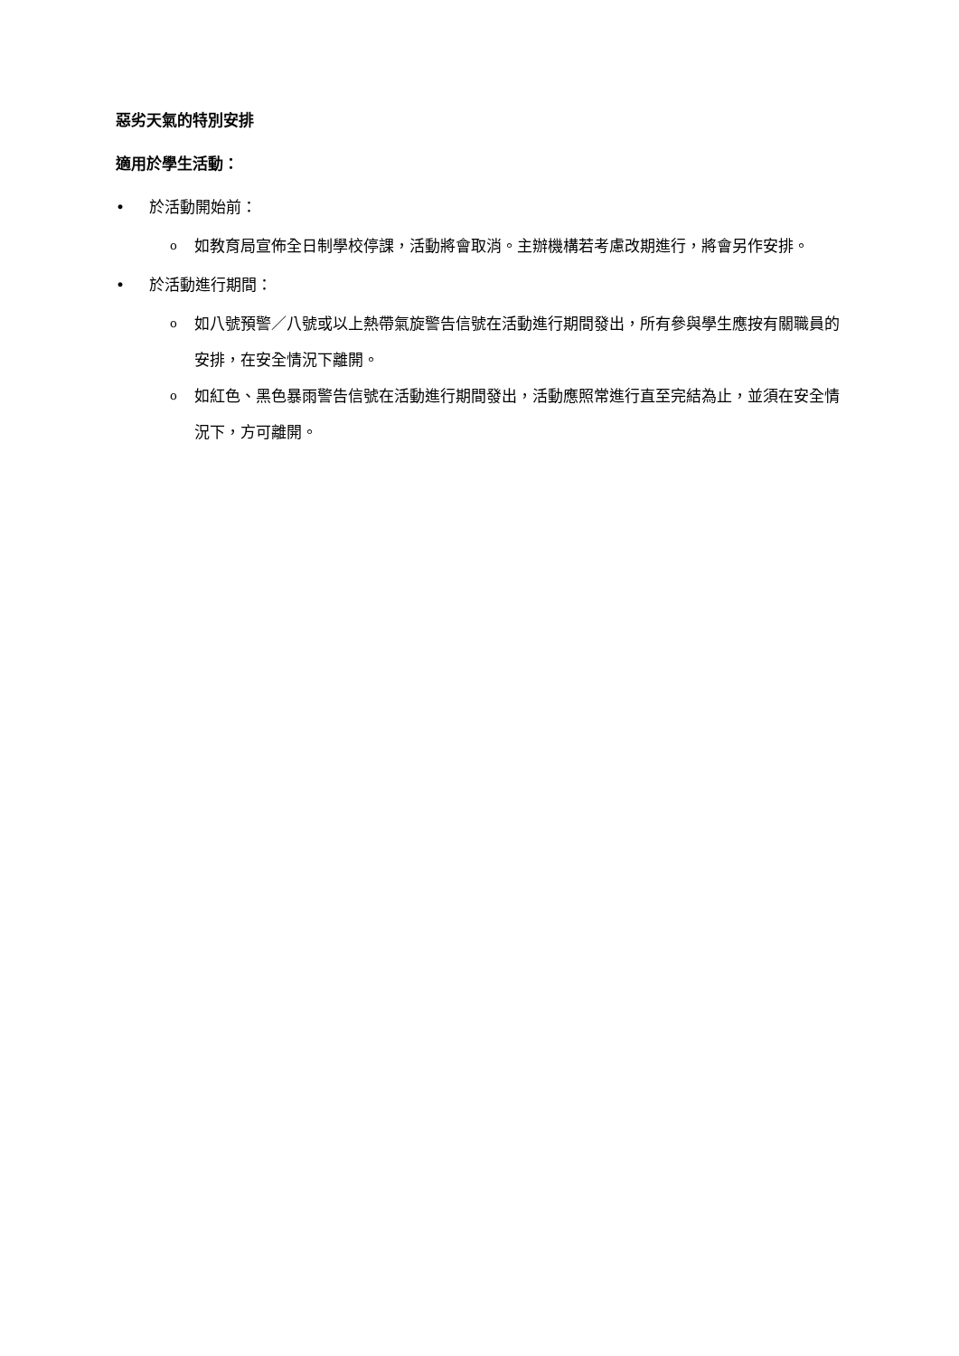惡劣天氣的特別安排
適用於學生活動：
• 於活動開始前：
o如教育局宣佈全日制學校停課，活動將會取消。主辦機構若考慮改期進行，將會另作安排。
• 於活動進行期間：
o如八號預警／八號或以上熱帶氣旋警告信號在活動進行期間發出，所有參與學生應按有關職員的安排，在安全情況下離開。
o如紅色、黑色暴雨警告信號在活動進行期間發出，活動應照常進行直至完結為止，並須在安全情況下，方可離開。